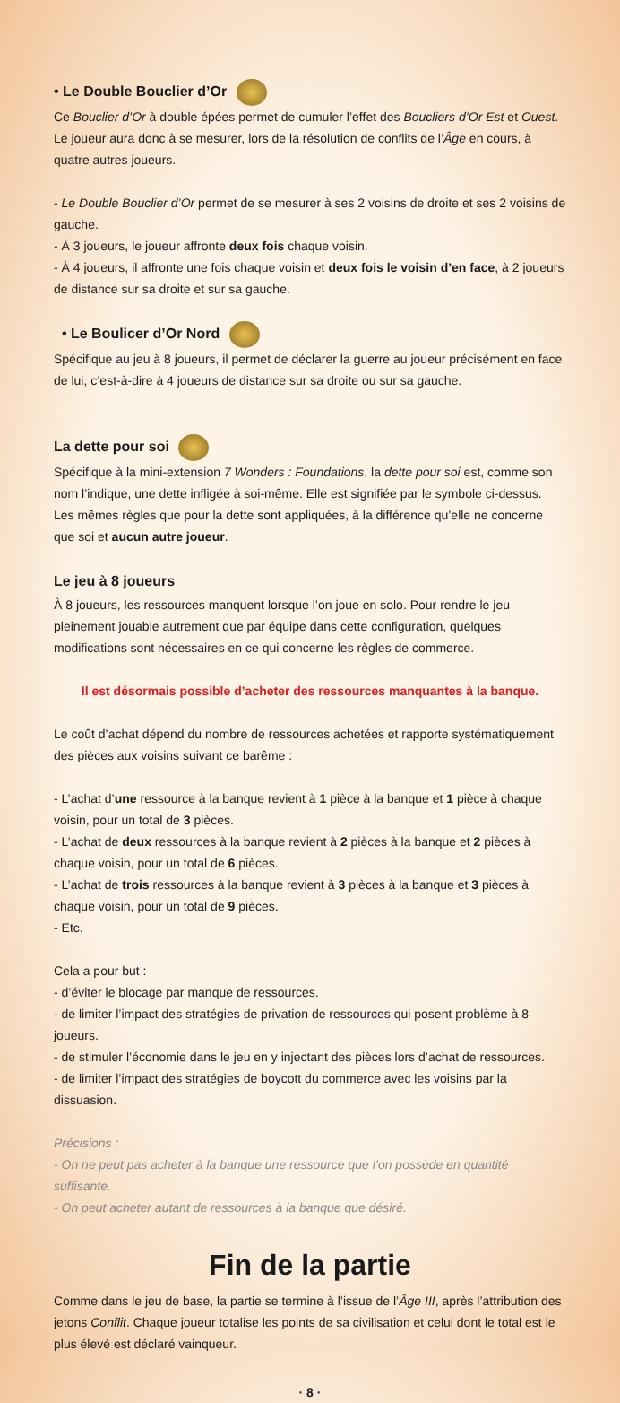• Le Double Bouclier d’Or
Ce Bouclier d’Or à double épées permet de cumuler l’effet des Boucliers d’Or Est et Ouest. Le joueur aura donc à se mesurer, lors de la résolution de conflits de l’Âge en cours, à quatre autres joueurs.
- Le Double Bouclier d’Or permet de se mesurer à ses 2 voisins de droite et ses 2 voisins de gauche.
- À 3 joueurs, le joueur affronte deux fois chaque voisin.
- À 4 joueurs, il affronte une fois chaque voisin et deux fois le voisin d’en face, à 2 joueurs de distance sur sa droite et sur sa gauche.
• Le Boulicer d’Or Nord
Spécifique au jeu à 8 joueurs, il permet de déclarer la guerre au joueur précisément en face de lui, c’est-à-dire à 4 joueurs de distance sur sa droite ou sur sa gauche.
La dette pour soi
Spécifique à la mini-extension 7 Wonders : Foundations, la dette pour soi est, comme son nom l’indique, une dette infligée à soi-même. Elle est signifiée par le symbole ci-dessus.
Les mêmes règles que pour la dette sont appliquées, à la différence qu’elle ne concerne que soi et aucun autre joueur.
Le jeu à 8 joueurs
À 8 joueurs, les ressources manquent lorsque l’on joue en solo. Pour rendre le jeu pleinement jouable autrement que par équipe dans cette configuration, quelques modifications sont nécessaires en ce qui concerne les règles de commerce.
Il est désormais possible d’acheter des ressources manquantes à la banque.
Le coût d’achat dépend du nombre de ressources achetées et rapporte systématiquement des pièces aux voisins suivant ce barême :
- L’achat d’une ressource à la banque revient à 1 pièce à la banque et 1 pièce à chaque voisin, pour un total de 3 pièces.
- L’achat de deux ressources à la banque revient à 2 pièces à la banque et 2 pièces à chaque voisin, pour un total de 6 pièces.
- L’achat de trois ressources à la banque revient à 3 pièces à la banque et 3 pièces à chaque voisin, pour un total de 9 pièces.
- Etc.
Cela a pour but :
- d’éviter le blocage par manque de ressources.
- de limiter l’impact des stratégies de privation de ressources qui posent problème à 8 joueurs.
- de stimuler l’économie dans le jeu en y injectant des pièces lors d’achat de ressources.
- de limiter l’impact des stratégies de boycott du commerce avec les voisins par la dissuasion.
Précisions :
- On ne peut pas acheter à la banque une ressource que l’on possède en quantité suffisante.
- On peut acheter autant de ressources à la banque que désiré.
Fin de la partie
Comme dans le jeu de base, la partie se termine à l’issue de l’Âge III, après l’attribution des jetons Conflit. Chaque joueur totalise les points de sa civilisation et celui dont le total est le plus élevé est déclaré vainqueur.
· 8 ·